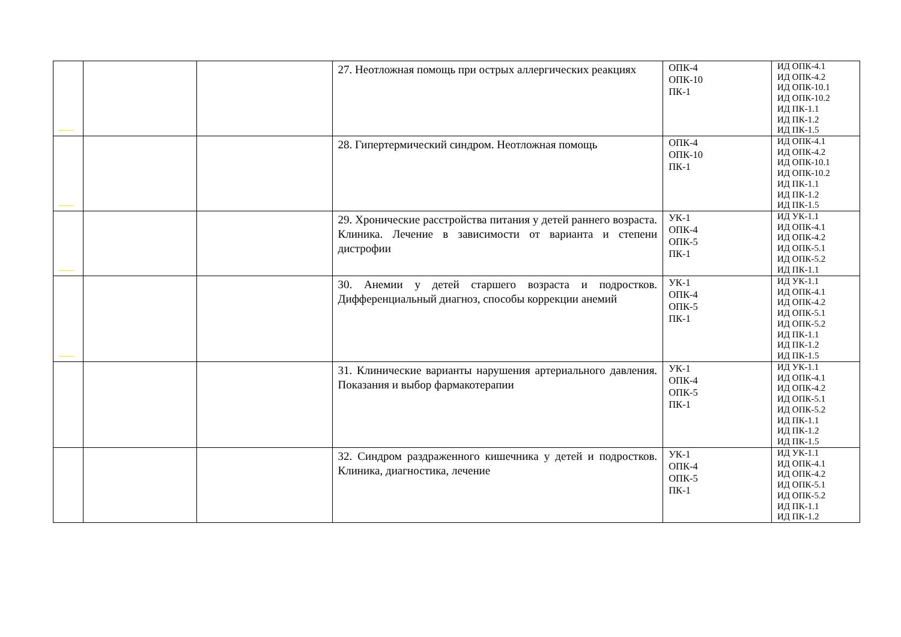| | | | 27. Неотложная помощь при острых аллергических реакциях | ОПК-4 ОПК-10 ПК-1 | ИД ОПК-4.1 ИД ОПК-4.2 ИД ОПК-10.1 ИД ОПК-10.2 ИД ПК-1.1 ИД ПК-1.2 ИД ПК-1.5 |
| | | | 28. Гипертермический синдром. Неотложная помощь | ОПК-4 ОПК-10 ПК-1 | ИД ОПК-4.1 ИД ОПК-4.2 ИД ОПК-10.1 ИД ОПК-10.2 ИД ПК-1.1 ИД ПК-1.2 ИД ПК-1.5 |
| | | | 29. Хронические расстройства питания у детей раннего возраста. Клиника. Лечение в зависимости от варианта и степени дистрофии | УК-1 ОПК-4 ОПК-5 ПК-1 | ИД УК-1.1 ИД ОПК-4.1 ИД ОПК-4.2 ИД ОПК-5.1 ИД ОПК-5.2 ИД ПК-1.1 |
| | | | 30. Анемии у детей старшего возраста и подростков. Дифференциальный диагноз, способы коррекции анемий | УК-1 ОПК-4 ОПК-5 ПК-1 | ИД УК-1.1 ИД ОПК-4.1 ИД ОПК-4.2 ИД ОПК-5.1 ИД ОПК-5.2 ИД ПК-1.1 ИД ПК-1.2 ИД ПК-1.5 |
| | | | 31. Клинические варианты нарушения артериального давления. Показания и выбор фармакотерапии | УК-1 ОПК-4 ОПК-5 ПК-1 | ИД УК-1.1 ИД ОПК-4.1 ИД ОПК-4.2 ИД ОПК-5.1 ИД ОПК-5.2 ИД ПК-1.1 ИД ПК-1.2 ИД ПК-1.5 |
| | | | 32. Синдром раздраженного кишечника у детей и подростков. Клиника, диагностика, лечение | УК-1 ОПК-4 ОПК-5 ПК-1 | ИД УК-1.1 ИД ОПК-4.1 ИД ОПК-4.2 ИД ОПК-5.1 ИД ОПК-5.2 ИД ПК-1.1 ИД ПК-1.2 |